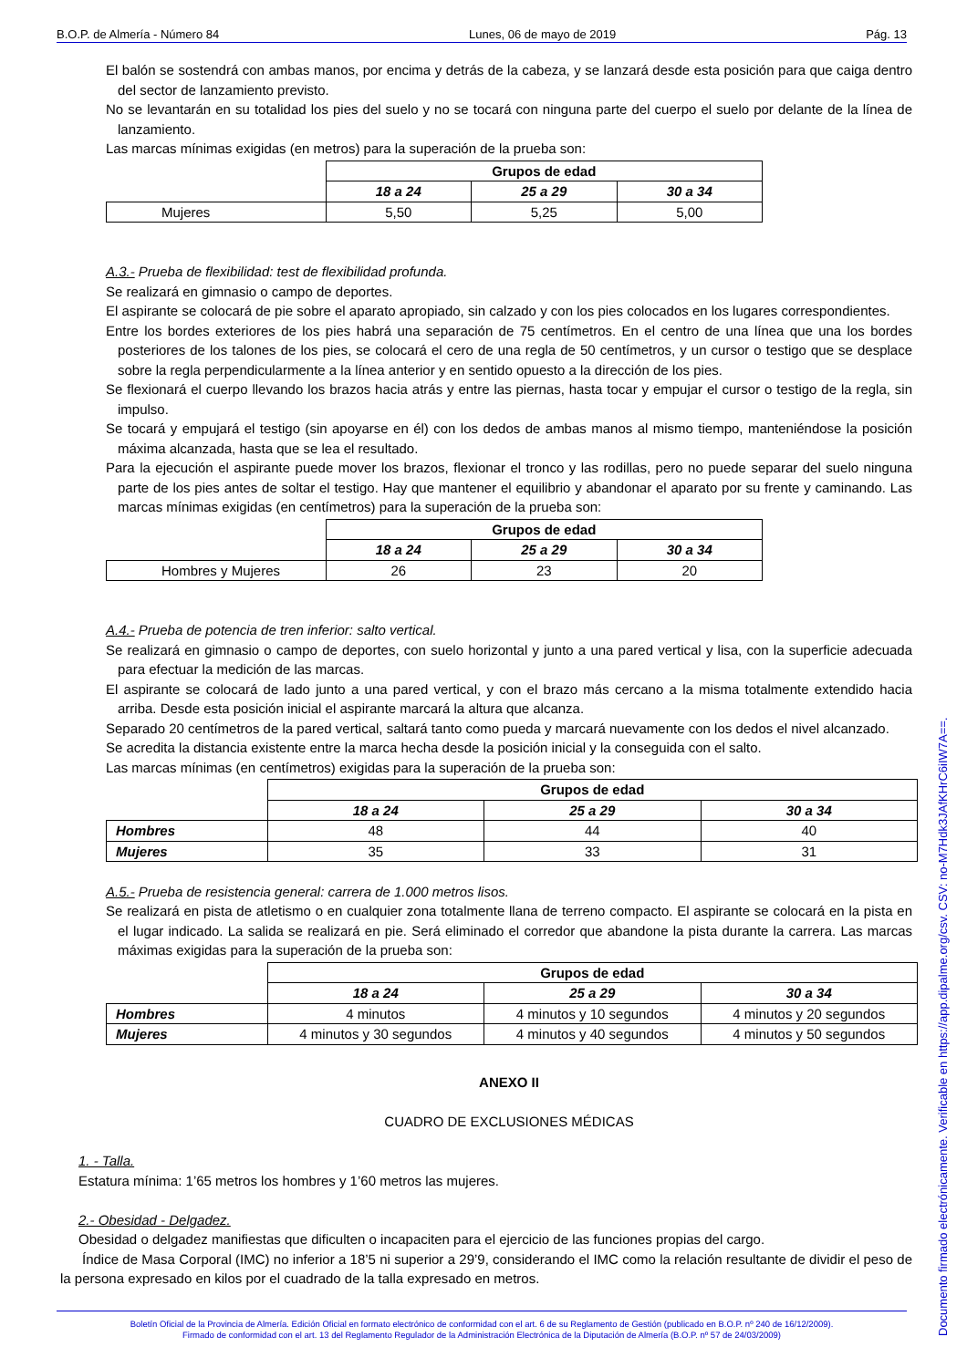B.O.P. de Almería - Número 84 Lunes, 06 de mayo de 2019 Pág. 13
El balón se sostendrá con ambas manos, por encima y detrás de la cabeza, y se lanzará desde esta posición para que caiga dentro del sector de lanzamiento previsto.
No se levantarán en su totalidad los pies del suelo y no se tocará con ninguna parte del cuerpo el suelo por delante de la línea de lanzamiento.
Las marcas mínimas exigidas (en metros) para la superación de la prueba son:
| | Grupos de edad | | |
| | 18 a 24 | 25 a 29 | 30 a 34 |
| Mujeres | 5,50 | 5,25 | 5,00 |
A.3.- Prueba de flexibilidad: test de flexibilidad profunda.
Se realizará en gimnasio o campo de deportes.
El aspirante se colocará de pie sobre el aparato apropiado, sin calzado y con los pies colocados en los lugares correspondientes.
Entre los bordes exteriores de los pies habrá una separación de 75 centímetros. En el centro de una línea que una los bordes posteriores de los talones de los pies, se colocará el cero de una regla de 50 centímetros, y un cursor o testigo que se desplace sobre la regla perpendicularmente a la línea anterior y en sentido opuesto a la dirección de los pies.
Se flexionará el cuerpo llevando los brazos hacia atrás y entre las piernas, hasta tocar y empujar el cursor o testigo de la regla, sin impulso.
Se tocará y empujará el testigo (sin apoyarse en él) con los dedos de ambas manos al mismo tiempo, manteniéndose la posición máxima alcanzada, hasta que se lea el resultado.
Para la ejecución el aspirante puede mover los brazos, flexionar el tronco y las rodillas, pero no puede separar del suelo ninguna parte de los pies antes de soltar el testigo. Hay que mantener el equilibrio y abandonar el aparato por su frente y caminando. Las marcas mínimas exigidas (en centímetros) para la superación de la prueba son:
| | Grupos de edad | | |
| | 18 a 24 | 25 a 29 | 30 a 34 |
| Hombres y Mujeres | 26 | 23 | 20 |
A.4.- Prueba de potencia de tren inferior: salto vertical.
Se realizará en gimnasio o campo de deportes, con suelo horizontal y junto a una pared vertical y lisa, con la superficie adecuada para efectuar la medición de las marcas.
El aspirante se colocará de lado junto a una pared vertical, y con el brazo más cercano a la misma totalmente extendido hacia arriba. Desde esta posición inicial el aspirante marcará la altura que alcanza.
Separado 20 centímetros de la pared vertical, saltará tanto como pueda y marcará nuevamente con los dedos el nivel alcanzado.
Se acredita la distancia existente entre la marca hecha desde la posición inicial y la conseguida con el salto.
Las marcas mínimas (en centímetros) exigidas para la superación de la prueba son:
| | Grupos de edad | | |
| | 18 a 24 | 25 a 29 | 30 a 34 |
| Hombres | 48 | 44 | 40 |
| Mujeres | 35 | 33 | 31 |
A.5.- Prueba de resistencia general: carrera de 1.000 metros lisos.
Se realizará en pista de atletismo o en cualquier zona totalmente llana de terreno compacto. El aspirante se colocará en la pista en el lugar indicado. La salida se realizará en pie. Será eliminado el corredor que abandone la pista durante la carrera. Las marcas máximas exigidas para la superación de la prueba son:
| | Grupos de edad | | |
| | 18 a 24 | 25 a 29 | 30 a 34 |
| Hombres | 4 minutos | 4 minutos y 10 segundos | 4 minutos y 20 segundos |
| Mujeres | 4 minutos y 30 segundos | 4 minutos y 40 segundos | 4 minutos y 50 segundos |
ANEXO II
CUADRO DE EXCLUSIONES MÉDICAS
1. - Talla.
Estatura mínima: 1’65 metros los hombres y 1’60 metros las mujeres.
2.- Obesidad - Delgadez.
Obesidad o delgadez manifiestas que dificulten o incapaciten para el ejercicio de las funciones propias del cargo.
Índice de Masa Corporal (IMC) no inferior a 18’5 ni superior a 29’9, considerando el IMC como la relación resultante de dividir el peso de la persona expresado en kilos por el cuadrado de la talla expresado en metros.
Boletín Oficial de la Provincia de Almería. Edición Oficial en formato electrónico de conformidad con el art. 6 de su Reglamento de Gestión (publicado en B.O.P. nº 240 de 16/12/2009).
Firmado de conformidad con el art. 13 del Reglamento Regulador de la Administración Electrónica de la Diputación de Almería (B.O.P. nº 57 de 24/03/2009)
Documento firmado electrónicamente. Verificable en https://app.dipalme.org/csv. CSV: no-M7Hdk3JAfKHrC6iIW7A==.